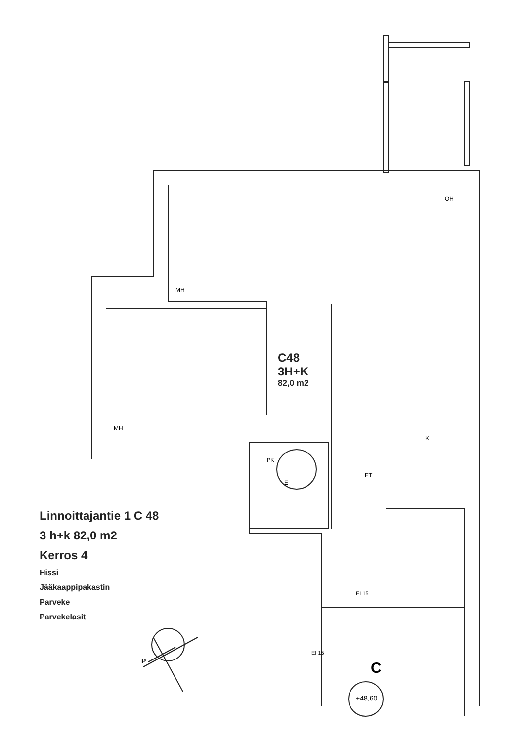C48
3H+K
82,0 m2
Linnoittajantie 1 C 48
3 h+k 82,0 m2
Kerros 4
Hissi
Jääkaappipakastin
Parveke
Parvekelasit
P C
+48,60
OH
MH
MH
K
ET
E
PK
EI 15
EI 15